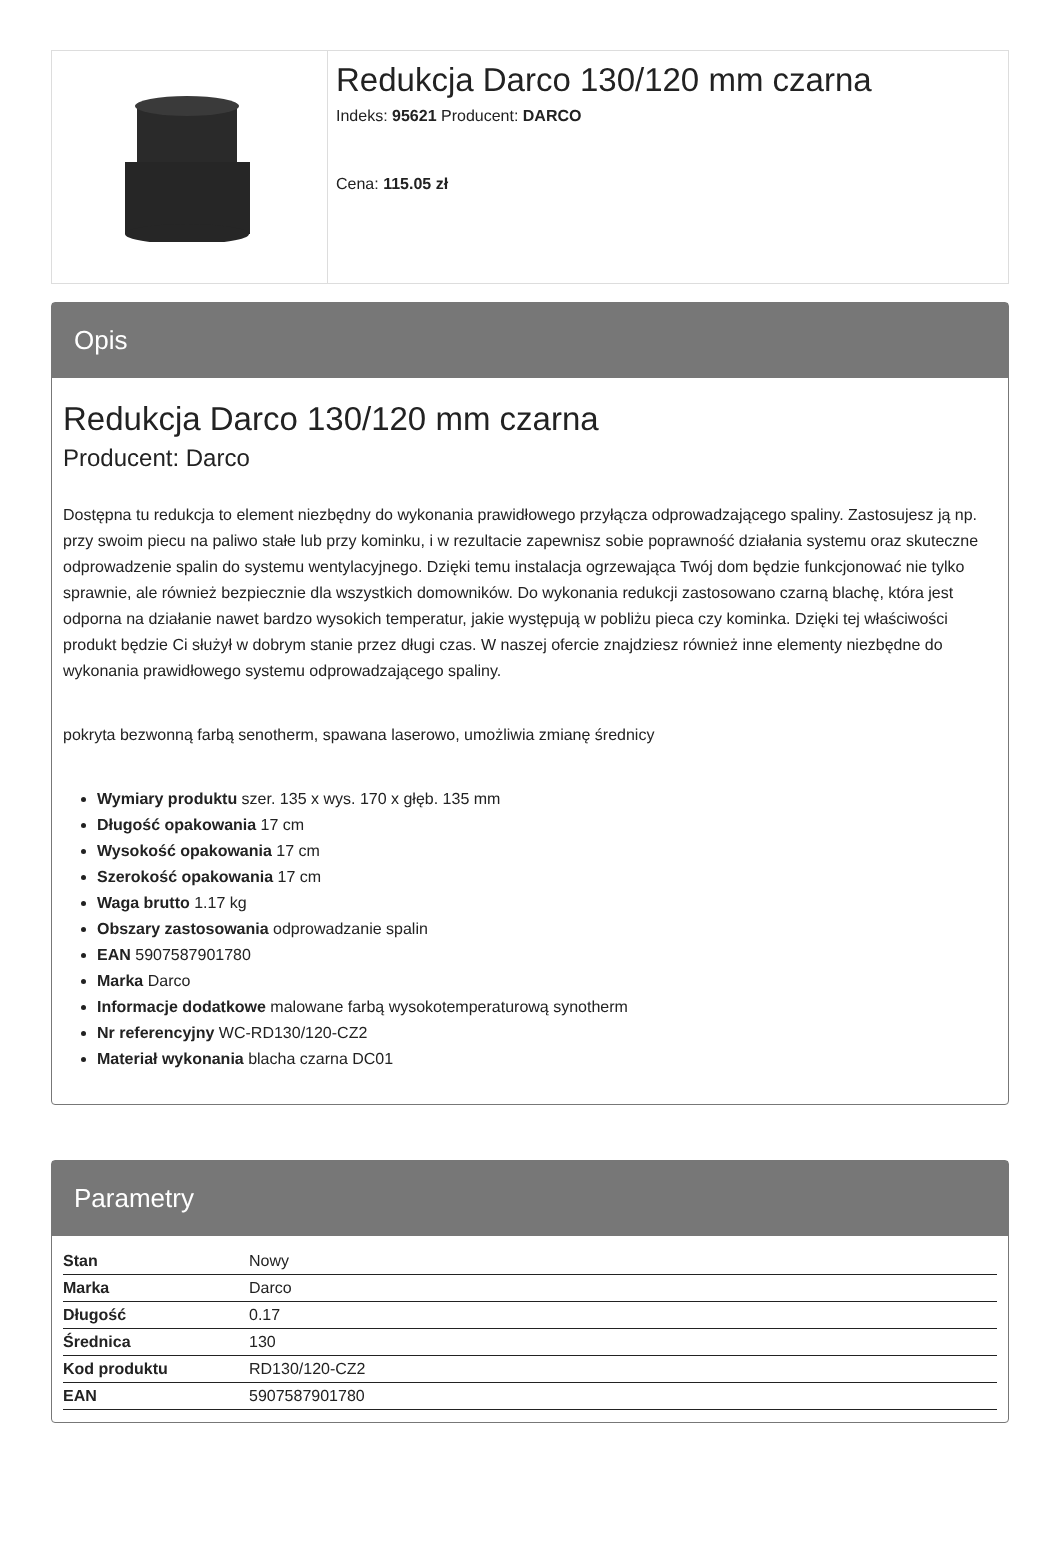Redukcja Darco 130/120 mm czarna
Indeks: 95621 Producent: DARCO
Cena: 115.05 zł
Opis
Redukcja Darco 130/120 mm czarna
Producent: Darco
Dostępna tu redukcja to element niezbędny do wykonania prawidłowego przyłącza odprowadzającego spaliny. Zastosujesz ją np. przy swoim piecu na paliwo stałe lub przy kominku, i w rezultacie zapewnisz sobie poprawność działania systemu oraz skuteczne odprowadzenie spalin do systemu wentylacyjnego. Dzięki temu instalacja ogrzewająca Twój dom będzie funkcjonować nie tylko sprawnie, ale również bezpiecznie dla wszystkich domowników. Do wykonania redukcji zastosowano czarną blachę, która jest odporna na działanie nawet bardzo wysokich temperatur, jakie występują w pobliżu pieca czy kominka. Dzięki tej właściwości produkt będzie Ci służył w dobrym stanie przez długi czas. W naszej ofercie znajdziesz również inne elementy niezbędne do wykonania prawidłowego systemu odprowadzającego spaliny.
pokryta bezwonną farbą senotherm, spawana laserowo, umożliwia zmianę średnicy
Wymiary produktu szer. 135 x wys. 170 x głęb. 135 mm
Długość opakowania 17 cm
Wysokość opakowania 17 cm
Szerokość opakowania 17 cm
Waga brutto 1.17 kg
Obszary zastosowania odprowadzanie spalin
EAN 5907587901780
Marka Darco
Informacje dodatkowe malowane farbą wysokotemperaturową synotherm
Nr referencyjny WC-RD130/120-CZ2
Materiał wykonania blacha czarna DC01
Parametry
| Stan | Nowy |
| Marka | Darco |
| Długość | 0.17 |
| Średnica | 130 |
| Kod produktu | RD130/120-CZ2 |
| EAN | 5907587901780 |